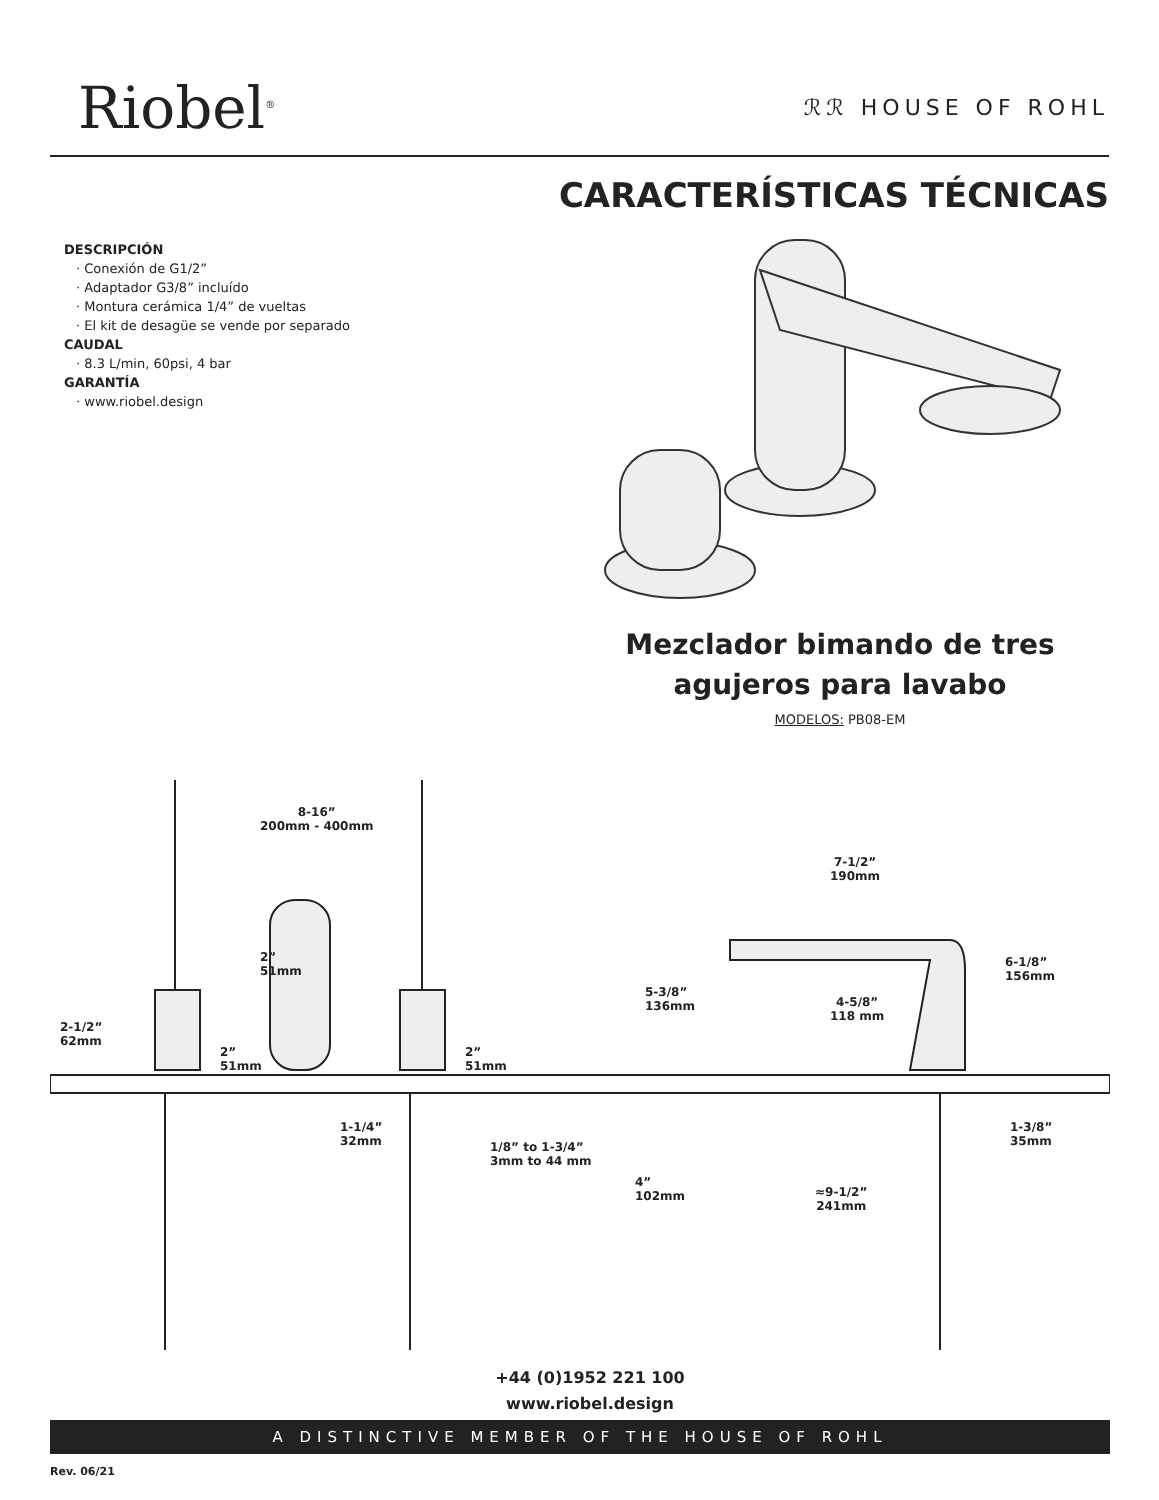Riobel<sup>®</sup>
ℛℛ HOUSE OF ROHL
CARACTERÍSTICAS TÉCNICAS
DESCRIPCIÓN
· Conexión de G1/2”
· Adaptador G3/8” incluído
· Montura cerámica 1/4” de vueltas
· El kit de desagüe se vende por separado
CAUDAL
· 8.3 L/min, 60psi, 4 bar
GARANTÍA
· www.riobel.design
Mezclador bimando de tres agujeros para lavabo
MODELOS: PB08-EM
8-16”
200mm - 400mm
7-1/2”
190mm
2”
51mm
6-1/8”
156mm
5-3/8”
136mm 4-5/8”
118 mm
2-1/2”
62mm
2”
51mm
2”
51mm
1-1/4”
32mm 1/8” to 1-3/4”
3mm to 44 mm
1-3/8”
35mm
4”
102mm ≈9-1/2”
241mm
+44 (0)1952 221 100
www.riobel.design
A DISTINCTIVE MEMBER OF THE HOUSE OF ROHL
Rev. 06/21